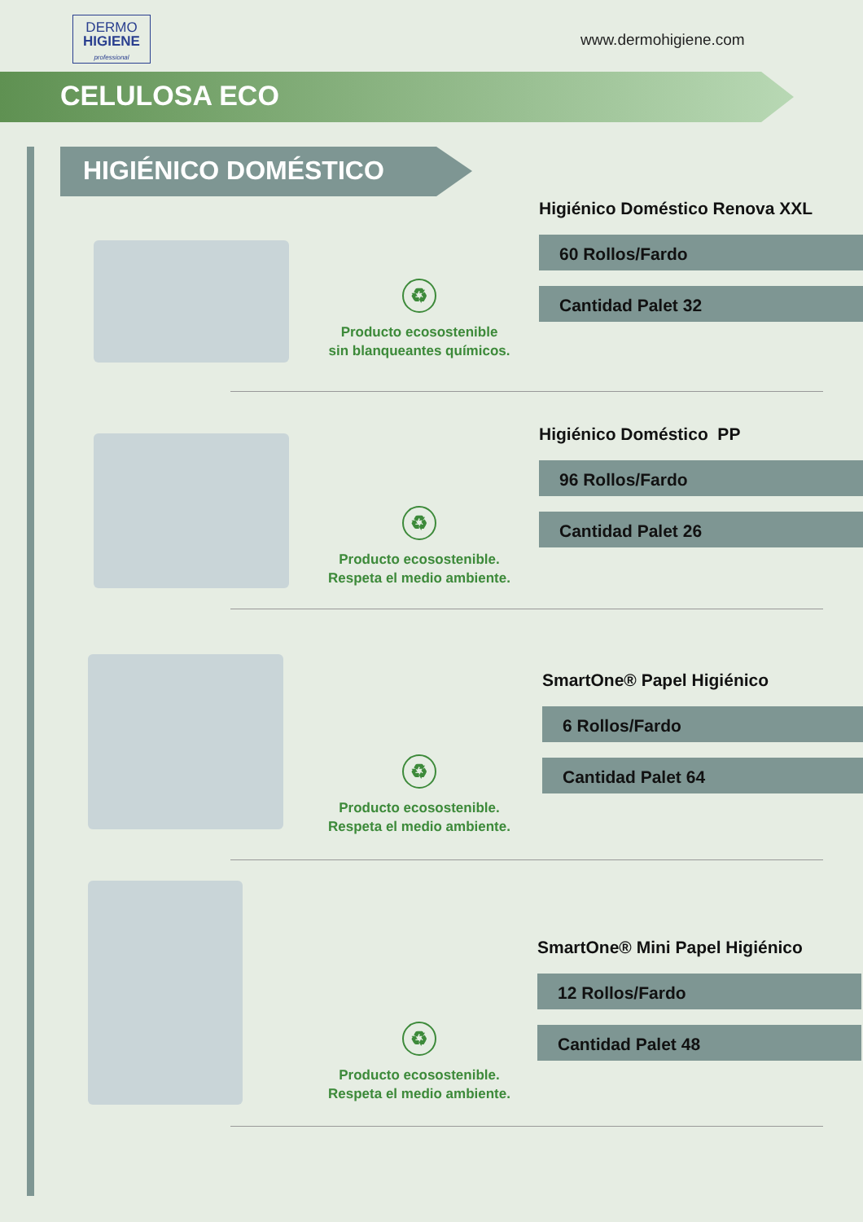DERMO
HIGIENE
professional
www.dermohigiene.com
CELULOSA ECO
HIGIÉNICO DOMÉSTICO
Higiénico Doméstico Renova XXL
60 Rollos/Fardo
Cantidad Palet 32
♻
Producto ecosostenible
sin blanqueantes químicos.
Higiénico Doméstico PP
96 Rollos/Fardo
Cantidad Palet 26
♻
Producto ecosostenible.
Respeta el medio ambiente.
SmartOne® Papel Higiénico
6 Rollos/Fardo
Cantidad Palet 64
♻
Producto ecosostenible.
Respeta el medio ambiente.
SmartOne® Mini Papel Higiénico
12 Rollos/Fardo
Cantidad Palet 48
♻
Producto ecosostenible.
Respeta el medio ambiente.